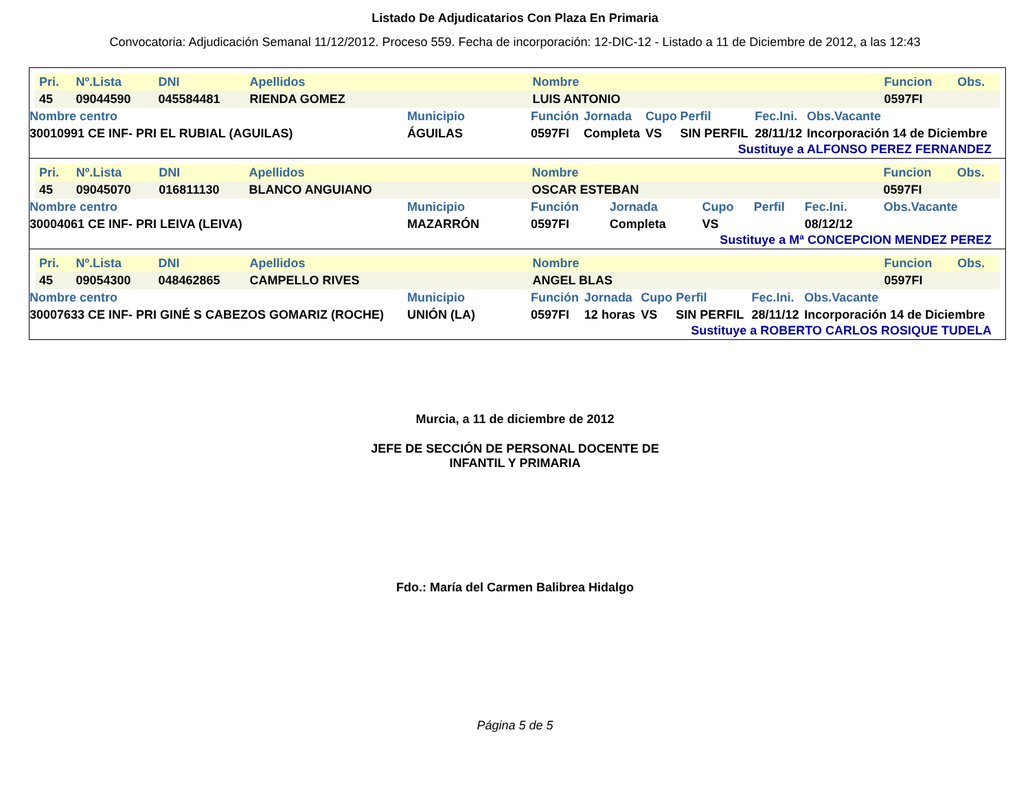Listado De Adjudicatarios Con Plaza En Primaria
Convocatoria: Adjudicación Semanal 11/12/2012. Proceso 559. Fecha de incorporación: 12-DIC-12 - Listado a 11 de Diciembre de 2012, a las 12:43
| Pri. | Nº.Lista | DNI | Apellidos | Nombre | Funcion | Obs. |
| 45 | 09044590 | 045584481 | RIENDA GOMEZ | LUIS ANTONIO | 0597FI | |
| Nombre centro | Municipio | Función | Jornada | Cupo | Perfil | Fec.Ini. | Obs.Vacante |
| 30010991 CE INF- PRI EL RUBIAL (AGUILAS) | ÁGUILAS | 0597FI | Completa | VS | SIN PERFIL | 28/11/12 | Incorporación 14 de Diciembre |
Sustituye a ALFONSO PEREZ FERNANDEZ
| Pri. | Nº.Lista | DNI | Apellidos | Nombre | Funcion | Obs. |
| 45 | 09045070 | 016811130 | BLANCO ANGUIANO | OSCAR ESTEBAN | 0597FI | |
| Nombre centro | Municipio | Función | Jornada | Cupo | Perfil | Fec.Ini. | Obs.Vacante |
| 30004061 CE INF- PRI LEIVA (LEIVA) | MAZARRÓN | 0597FI | Completa | VS | | 08/12/12 | |
Sustituye a Mª CONCEPCION MENDEZ PEREZ
| Pri. | Nº.Lista | DNI | Apellidos | Nombre | Funcion | Obs. |
| 45 | 09054300 | 048462865 | CAMPELLO RIVES | ANGEL BLAS | 0597FI | |
| Nombre centro | Municipio | Función | Jornada | Cupo | Perfil | Fec.Ini. | Obs.Vacante |
| 30007633 CE INF- PRI GINÉ S CABEZOS GOMARIZ (ROCHE) | UNIÓN (LA) | 0597FI | 12 horas | VS | SIN PERFIL | 28/11/12 | Incorporación 14 de Diciembre |
Sustituye a ROBERTO CARLOS ROSIQUE TUDELA
Murcia, a 11 de diciembre de 2012
JEFE DE SECCIÓN DE PERSONAL DOCENTE DE
INFANTIL Y PRIMARIA
Fdo.: María del Carmen Balibrea Hidalgo
Página 5 de 5